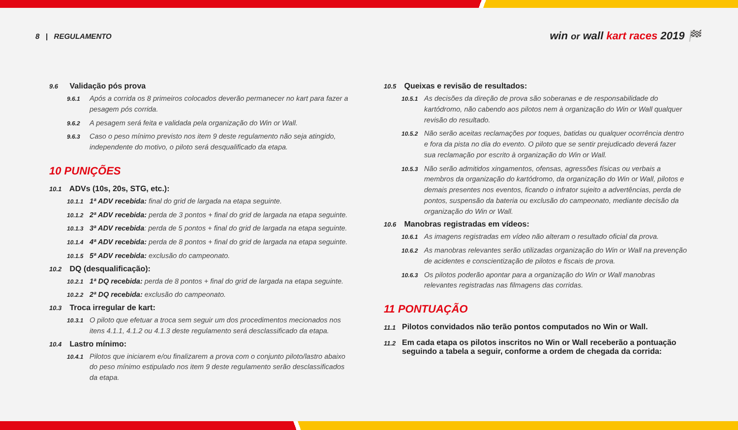8 | REGULAMENTO
win or wall kart races 2019 🏁
9.6 Validação pós prova
9.6.1 Após a corrida os 8 primeiros colocados deverão permanecer no kart para fazer a pesagem pós corrida.
9.6.2 A pesagem será feita e validada pela organização do Win or Wall.
9.6.3 Caso o peso mínimo previsto nos item 9 deste regulamento não seja atingido, independente do motivo, o piloto será desqualificado da etapa.
10 PUNIÇÕES
10.1 ADVs (10s, 20s, STG, etc.):
10.1.1 1ª ADV recebida: final do grid de largada na etapa seguinte.
10.1.2 2ª ADV recebida: perda de 3 pontos + final do grid de largada na etapa seguinte.
10.1.3 3ª ADV recebida: perda de 5 pontos + final do grid de largada na etapa seguinte.
10.1.4 4ª ADV recebida: perda de 8 pontos + final do grid de largada na etapa seguinte.
10.1.5 5ª ADV recebida: exclusão do campeonato.
10.2 DQ (desqualificação):
10.2.1 1ª DQ recebida: perda de 8 pontos + final do grid de largada na etapa seguinte.
10.2.2 2ª DQ recebida: exclusão do campeonato.
10.3 Troca irregular de kart:
10.3.1 O piloto que efetuar a troca sem seguir um dos procedimentos mecionados nos itens 4.1.1, 4.1.2 ou 4.1.3 deste regulamento será desclassificado da etapa.
10.4 Lastro mínimo:
10.4.1 Pilotos que iniciarem e/ou finalizarem a prova com o conjunto piloto/lastro abaixo do peso mínimo estipulado nos item 9 deste regulamento serão desclassificados da etapa.
10.5 Queixas e revisão de resultados:
10.5.1 As decisões da direção de prova são soberanas e de responsabilidade do kartódromo, não cabendo aos pilotos nem à organização do Win or Wall qualquer revisão do resultado.
10.5.2 Não serão aceitas reclamações por toques, batidas ou qualquer ocorrência dentro e fora da pista no dia do evento. O piloto que se sentir prejudicado deverá fazer sua reclamação por escrito à organização do Win or Wall.
10.5.3 Não serão admitidos xingamentos, ofensas, agressões físicas ou verbais a membros da organização do kartódromo, da organização do Win or Wall, pilotos e demais presentes nos eventos, ficando o infrator sujeito a advertências, perda de pontos, suspensão da bateria ou exclusão do campeonato, mediante decisão da organização do Win or Wall.
10.6 Manobras registradas em vídeos:
10.6.1 As imagens registradas em vídeo não alteram o resultado oficial da prova.
10.6.2 As manobras relevantes serão utilizadas organização do Win or Wall na prevenção de acidentes e conscientização de pilotos e fiscais de prova.
10.6.3 Os pilotos poderão apontar para a organização do Win or Wall manobras relevantes registradas nas filmagens das corridas.
11 PONTUAÇÃO
11.1 Pilotos convidados não terão pontos computados no Win or Wall.
11.2 Em cada etapa os pilotos inscritos no Win or Wall receberão a pontuação seguindo a tabela a seguir, conforme a ordem de chegada da corrida: